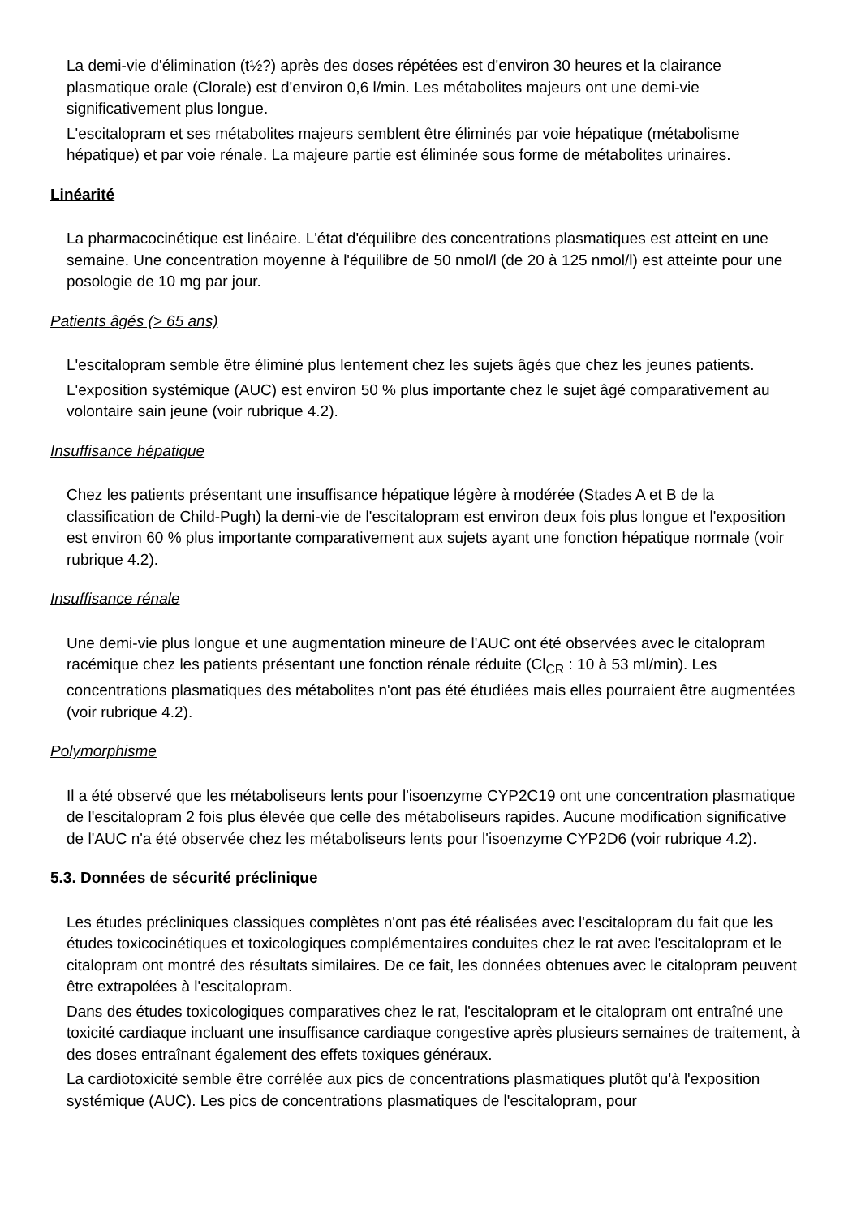La demi-vie d'élimination (t½?) après des doses répétées est d'environ 30 heures et la clairance plasmatique orale (Clorale) est d'environ 0,6 l/min. Les métabolites majeurs ont une demi-vie significativement plus longue.
L'escitalopram et ses métabolites majeurs semblent être éliminés par voie hépatique (métabolisme hépatique) et par voie rénale. La majeure partie est éliminée sous forme de métabolites urinaires.
Linéarité
La pharmacocinétique est linéaire. L'état d'équilibre des concentrations plasmatiques est atteint en une semaine. Une concentration moyenne à l'équilibre de 50 nmol/l (de 20 à 125 nmol/l) est atteinte pour une posologie de 10 mg par jour.
Patients âgés (> 65 ans)
L'escitalopram semble être éliminé plus lentement chez les sujets âgés que chez les jeunes patients.
L'exposition systémique (AUC) est environ 50 % plus importante chez le sujet âgé comparativement au volontaire sain jeune (voir rubrique 4.2).
Insuffisance hépatique
Chez les patients présentant une insuffisance hépatique légère à modérée (Stades A et B de la classification de Child-Pugh) la demi-vie de l'escitalopram est environ deux fois plus longue et l'exposition est environ 60 % plus importante comparativement aux sujets ayant une fonction hépatique normale (voir rubrique 4.2).
Insuffisance rénale
Une demi-vie plus longue et une augmentation mineure de l'AUC ont été observées avec le citalopram racémique chez les patients présentant une fonction rénale réduite (Cl<sub>CR</sub> : 10 à 53 ml/min). Les concentrations plasmatiques des métabolites n'ont pas été étudiées mais elles pourraient être augmentées (voir rubrique 4.2).
Polymorphisme
Il a été observé que les métaboliseurs lents pour l'isoenzyme CYP2C19 ont une concentration plasmatique de l'escitalopram 2 fois plus élevée que celle des métaboliseurs rapides. Aucune modification significative de l'AUC n'a été observée chez les métaboliseurs lents pour l'isoenzyme CYP2D6 (voir rubrique 4.2).
5.3. Données de sécurité préclinique
Les études précliniques classiques complètes n'ont pas été réalisées avec l'escitalopram du fait que les études toxicocinétiques et toxicologiques complémentaires conduites chez le rat avec l'escitalopram et le citalopram ont montré des résultats similaires. De ce fait, les données obtenues avec le citalopram peuvent être extrapolées à l'escitalopram.
Dans des études toxicologiques comparatives chez le rat, l'escitalopram et le citalopram ont entraîné une toxicité cardiaque incluant une insuffisance cardiaque congestive après plusieurs semaines de traitement, à des doses entraînant également des effets toxiques généraux.
La cardiotoxicité semble être corrélée aux pics de concentrations plasmatiques plutôt qu'à l'exposition systémique (AUC). Les pics de concentrations plasmatiques de l'escitalopram, pour